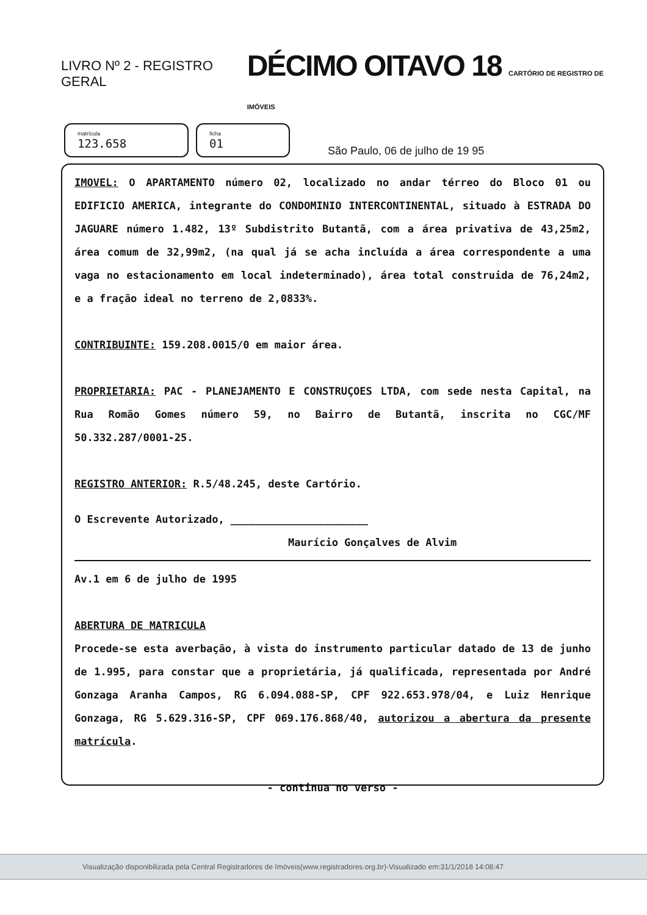LIVRO Nº 2 - REGISTRO GERAL
DÉCIMO OITAVO 18 CARTÓRIO DE REGISTRO DE IMÓVEIS
matrícula
123.658
ficha
01
São Paulo, 06 de julho de 19 95
IMOVEL: O APARTAMENTO número 02, localizado no andar térreo do Bloco 01 ou EDIFICIO AMERICA, integrante do CONDOMINIO INTERCONTINENTAL, situado à ESTRADA DO JAGUARE número 1.482, 13º Subdistrito Butantã, com a área privativa de 43,25m2, área comum de 32,99m2, (na qual já se acha incluída a área correspondente a uma vaga no estacionamento em local indeterminado), área total construida de 76,24m2, e a fração ideal no terreno de 2,0833%.
CONTRIBUINTE: 159.208.0015/0 em maior área.
PROPRIETARIA: PAC - PLANEJAMENTO E CONSTRUÇOES LTDA, com sede nesta Capital, na Rua Romão Gomes número 59, no Bairro de Butantã, inscrita no CGC/MF 50.332.287/0001-25.
REGISTRO ANTERIOR: R.5/48.245, deste Cartório.
O Escrevente Autorizado, ______________________
Maurício Gonçalves de Alvim
Av.1 em 6 de julho de 1995
ABERTURA DE MATRICULA
Procede-se esta averbação, à vista do instrumento particular datado de 13 de junho de 1.995, para constar que a proprietária, já qualificada, representada por André Gonzaga Aranha Campos, RG 6.094.088-SP, CPF 922.653.978/04, e Luiz Henrique Gonzaga, RG 5.629.316-SP, CPF 069.176.868/40, autorizou a abertura da presente matrícula.
- continua no verso -
Visualização disponibilizada pela Central Registradores de Imóveis(www.registradores.org.br)-Visualizado em:31/1/2018 14:08:47